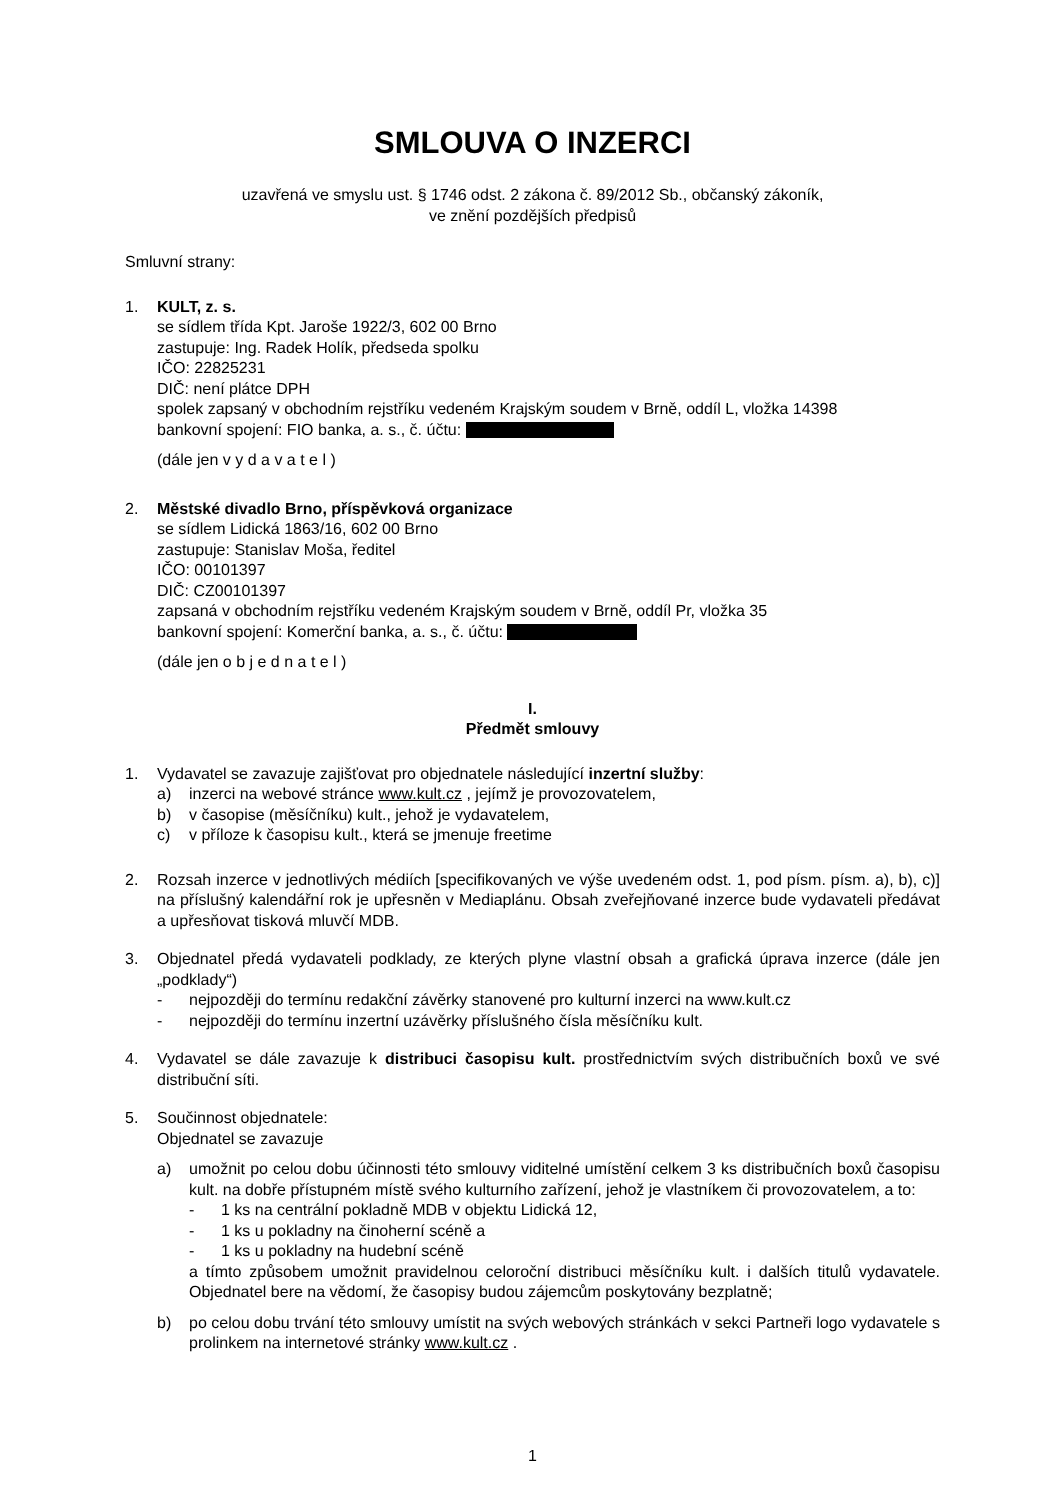SMLOUVA O INZERCI
uzavřená ve smyslu ust. § 1746 odst. 2 zákona č. 89/2012 Sb., občanský zákoník,
ve znění pozdějších předpisů
Smluvní strany:
1. KULT, z. s.
se sídlem třída Kpt. Jaroše 1922/3, 602 00 Brno
zastupuje: Ing. Radek Holík, předseda spolku
IČO: 22825231
DIČ: není plátce DPH
spolek zapsaný v obchodním rejstříku vedeném Krajským soudem v Brně, oddíl L, vložka 14398
bankovní spojení: FIO banka, a. s., č. účtu:
(dále jen v y d a v a t e l )
2. Městské divadlo Brno, příspěvková organizace
se sídlem Lidická 1863/16, 602 00 Brno
zastupuje: Stanislav Moša, ředitel
IČO: 00101397
DIČ: CZ00101397
zapsaná v obchodním rejstříku vedeném Krajským soudem v Brně, oddíl Pr, vložka 35
bankovní spojení: Komerční banka, a. s., č. účtu:
(dále jen o b j e d n a t e l )
I.
Předmět smlouvy
1. Vydavatel se zavazuje zajišťovat pro objednatele následující inzertní služby:
a) inzerci na webové stránce www.kult.cz , jejímž je provozovatelem,
b) v časopise (měsíčníku) kult., jehož je vydavatelem,
c) v příloze k časopisu kult., která se jmenuje freetime
2. Rozsah inzerce v jednotlivých médiích [specifikovaných ve výše uvedeném odst. 1, pod písm. písm. a), b), c)] na příslušný kalendářní rok je upřesněn v Mediaplánu. Obsah zveřejňované inzerce bude vydavateli předávat a upřesňovat tisková mluvčí MDB.
3. Objednatel předá vydavateli podklady, ze kterých plyne vlastní obsah a grafická úprava inzerce (dále jen „podklady“)
- nejpozději do termínu redakční závěrky stanovené pro kulturní inzerci na www.kult.cz
- nejpozději do termínu inzertní uzávěrky příslušného čísla měsíčníku kult.
4. Vydavatel se dále zavazuje k distribuci časopisu kult. prostřednictvím svých distribučních boxů ve své distribuční síti.
5. Součinnost objednatele:
Objednatel se zavazuje
a) umožnit po celou dobu účinnosti této smlouvy viditelné umístění celkem 3 ks distribučních boxů časopisu kult. na dobře přístupném místě svého kulturního zařízení, jehož je vlastníkem či provozovatelem, a to:
- 1 ks na centrální pokladně MDB v objektu Lidická 12,
- 1 ks u pokladny na činoherní scéně a
- 1 ks u pokladny na hudební scéně
a tímto způsobem umožnit pravidelnou celoroční distribuci měsíčníku kult. i dalších titulů vydavatele. Objednatel bere na vědomí, že časopisy budou zájemcům poskytovány bezplatně;
b) po celou dobu trvání této smlouvy umístit na svých webových stránkách v sekci Partneři logo vydavatele s prolinkem na internetové stránky www.kult.cz .
1